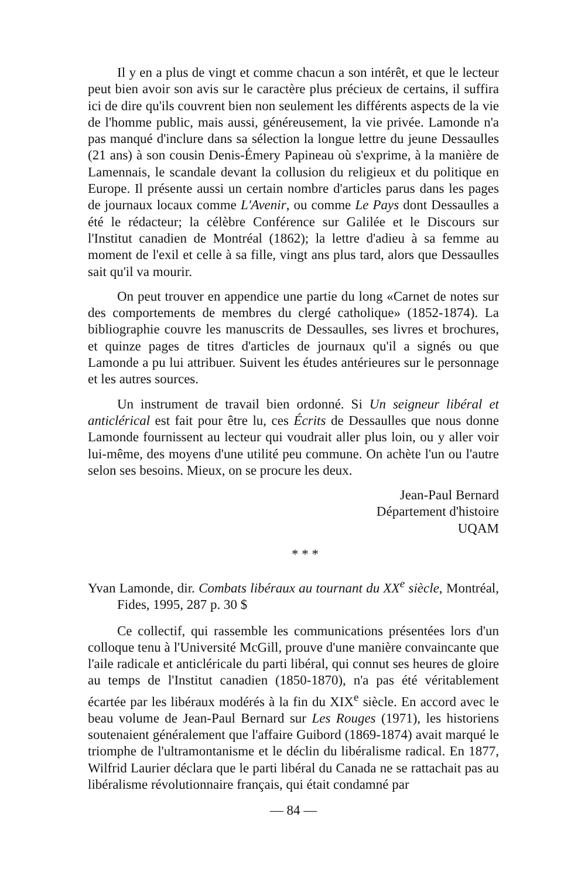Il y en a plus de vingt et comme chacun a son intérêt, et que le lecteur peut bien avoir son avis sur le caractère plus précieux de certains, il suffira ici de dire qu'ils couvrent bien non seulement les différents aspects de la vie de l'homme public, mais aussi, généreusement, la vie privée. Lamonde n'a pas manqué d'inclure dans sa sélection la longue lettre du jeune Dessaulles (21 ans) à son cousin Denis-Émery Papineau où s'exprime, à la manière de Lamennais, le scandale devant la collusion du religieux et du politique en Europe. Il présente aussi un certain nombre d'articles parus dans les pages de journaux locaux comme L'Avenir, ou comme Le Pays dont Dessaulles a été le rédacteur; la célèbre Conférence sur Galilée et le Discours sur l'Institut canadien de Montréal (1862); la lettre d'adieu à sa femme au moment de l'exil et celle à sa fille, vingt ans plus tard, alors que Dessaulles sait qu'il va mourir.
On peut trouver en appendice une partie du long «Carnet de notes sur des comportements de membres du clergé catholique» (1852-1874). La bibliographie couvre les manuscrits de Dessaulles, ses livres et brochures, et quinze pages de titres d'articles de journaux qu'il a signés ou que Lamonde a pu lui attribuer. Suivent les études antérieures sur le personnage et les autres sources.
Un instrument de travail bien ordonné. Si Un seigneur libéral et anticlérical est fait pour être lu, ces Écrits de Dessaulles que nous donne Lamonde fournissent au lecteur qui voudrait aller plus loin, ou y aller voir lui-même, des moyens d'une utilité peu commune. On achète l'un ou l'autre selon ses besoins. Mieux, on se procure les deux.
Jean-Paul Bernard
Département d'histoire
UQAM
* * *
Yvan Lamonde, dir. Combats libéraux au tournant du XX<sup>e</sup> siècle, Montréal, Fides, 1995, 287 p. 30 $
Ce collectif, qui rassemble les communications présentées lors d'un colloque tenu à l'Université McGill, prouve d'une manière convaincante que l'aile radicale et anticléricale du parti libéral, qui connut ses heures de gloire au temps de l'Institut canadien (1850-1870), n'a pas été véritablement écartée par les libéraux modérés à la fin du XIX<sup>e</sup> siècle. En accord avec le beau volume de Jean-Paul Bernard sur Les Rouges (1971), les historiens soutenaient généralement que l'affaire Guibord (1869-1874) avait marqué le triomphe de l'ultramontanisme et le déclin du libéralisme radical. En 1877, Wilfrid Laurier déclara que le parti libéral du Canada ne se rattachait pas au libéralisme révolutionnaire français, qui était condamné par
— 84 —